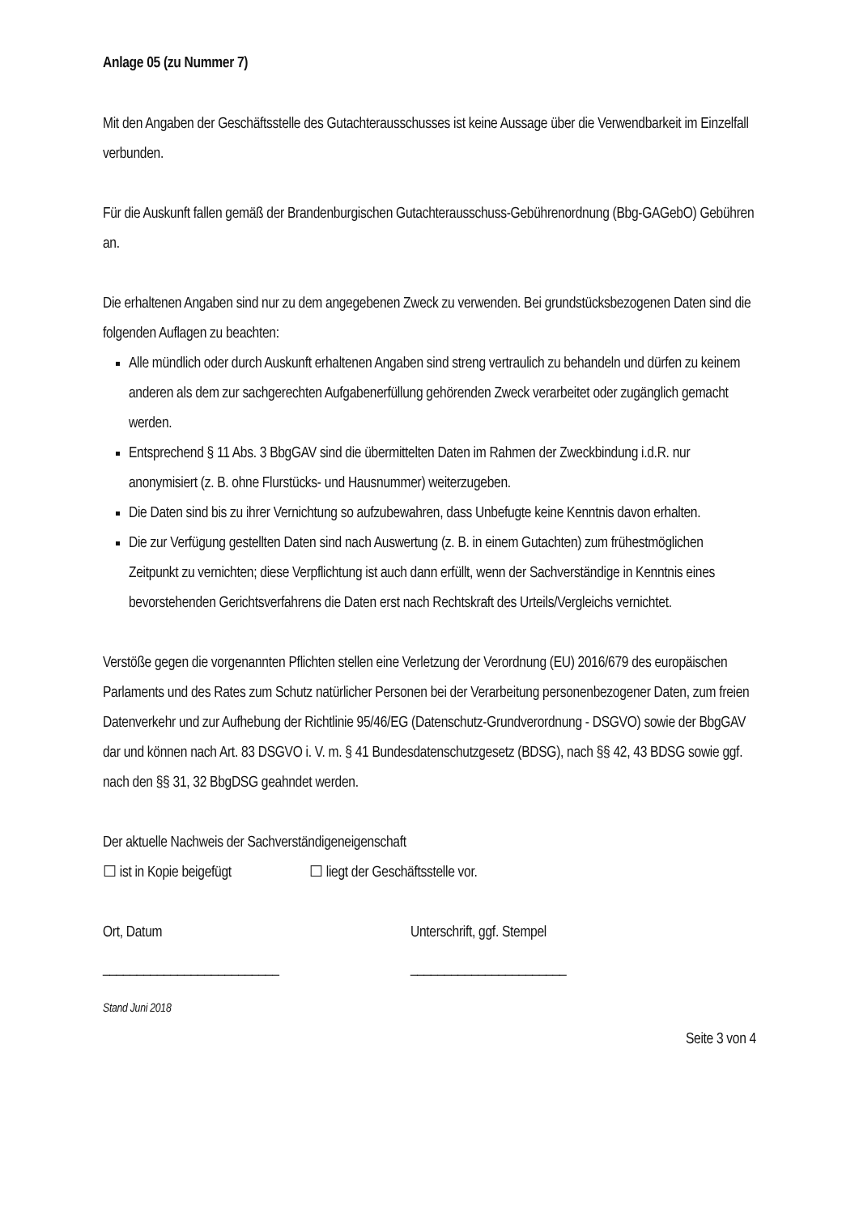Anlage 05 (zu Nummer 7)
Mit den Angaben der Geschäftsstelle des Gutachterausschusses ist keine Aussage über die Verwendbarkeit im Einzelfall verbunden.
Für die Auskunft fallen gemäß der Brandenburgischen Gutachterausschuss-Gebührenordnung (Bbg-GAGebO) Gebühren an.
Die erhaltenen Angaben sind nur zu dem angegebenen Zweck zu verwenden. Bei grundstücksbezogenen Daten sind die folgenden Auflagen zu beachten:
Alle mündlich oder durch Auskunft erhaltenen Angaben sind streng vertraulich zu behandeln und dürfen zu keinem anderen als dem zur sachgerechten Aufgabenerfüllung gehörenden Zweck verarbeitet oder zugänglich gemacht werden.
Entsprechend § 11 Abs. 3 BbgGAV sind die übermittelten Daten im Rahmen der Zweckbindung i.d.R. nur anonymisiert (z. B. ohne Flurstücks- und Hausnummer) weiterzugeben.
Die Daten sind bis zu ihrer Vernichtung so aufzubewahren, dass Unbefugte keine Kenntnis davon erhalten.
Die zur Verfügung gestellten Daten sind nach Auswertung (z. B. in einem Gutachten) zum frühestmöglichen Zeitpunkt zu vernichten; diese Verpflichtung ist auch dann erfüllt, wenn der Sachverständige in Kenntnis eines bevorstehenden Gerichtsverfahrens die Daten erst nach Rechtskraft des Urteils/Vergleichs vernichtet.
Verstöße gegen die vorgenannten Pflichten stellen eine Verletzung der Verordnung (EU) 2016/679 des europäischen Parlaments und des Rates zum Schutz natürlicher Personen bei der Verarbeitung personenbezogener Daten, zum freien Datenverkehr und zur Aufhebung der Richtlinie 95/46/EG (Datenschutz-Grundverordnung - DSGVO) sowie der BbgGAV dar und können nach Art. 83 DSGVO i. V. m. § 41 Bundesdatenschutzgesetz (BDSG), nach §§ 42, 43 BDSG sowie ggf. nach den §§ 31, 32 BbgDSG geahndet werden.
Der aktuelle Nachweis der Sachverständigeneigenschaft
☐ ist in Kopie beigefügt ☐ liegt der Geschäftsstelle vor.
Ort, Datum Unterschrift, ggf. Stempel
__________________________ _______________________
Stand Juni 2018
Seite 3 von 4